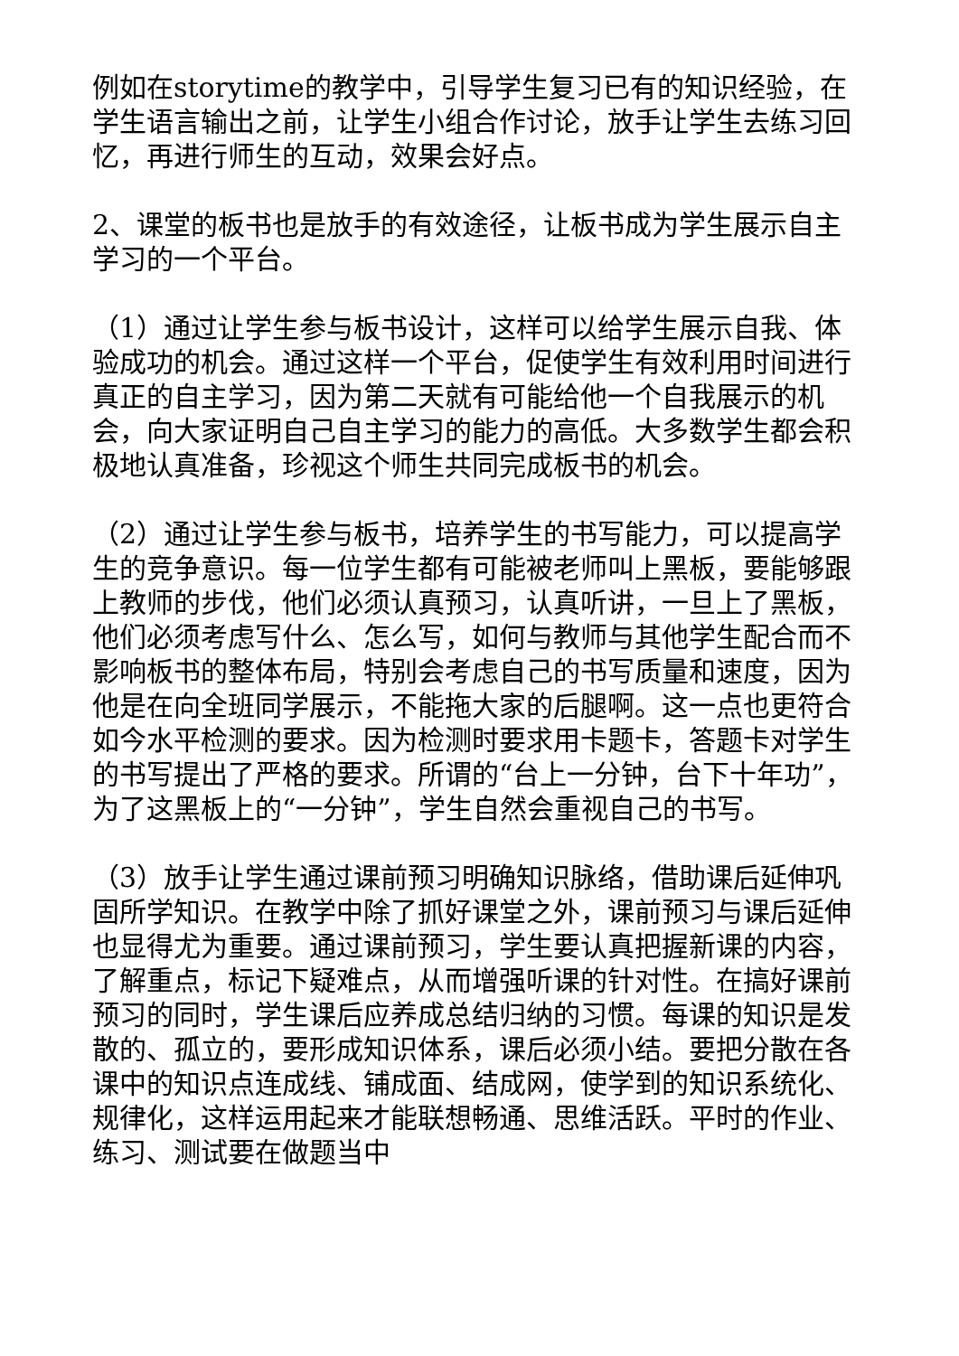例如在storytime的教学中，引导学生复习已有的知识经验，在学生语言输出之前，让学生小组合作讨论，放手让学生去练习回忆，再进行师生的互动，效果会好点。
2、课堂的板书也是放手的有效途径，让板书成为学生展示自主学习的一个平台。
（1）通过让学生参与板书设计，这样可以给学生展示自我、体验成功的机会。通过这样一个平台，促使学生有效利用时间进行真正的自主学习，因为第二天就有可能给他一个自我展示的机会，向大家证明自己自主学习的能力的高低。大多数学生都会积极地认真准备，珍视这个师生共同完成板书的机会。
（2）通过让学生参与板书，培养学生的书写能力，可以提高学生的竞争意识。每一位学生都有可能被老师叫上黑板，要能够跟上教师的步伐，他们必须认真预习，认真听讲，一旦上了黑板，他们必须考虑写什么、怎么写，如何与教师与其他学生配合而不影响板书的整体布局，特别会考虑自己的书写质量和速度，因为他是在向全班同学展示，不能拖大家的后腿啊。这一点也更符合如今水平检测的要求。因为检测时要求用卡题卡，答题卡对学生的书写提出了严格的要求。所谓的“台上一分钟，台下十年功”，为了这黑板上的“一分钟”，学生自然会重视自己的书写。
（3）放手让学生通过课前预习明确知识脉络，借助课后延伸巩固所学知识。在教学中除了抓好课堂之外，课前预习与课后延伸也显得尤为重要。通过课前预习，学生要认真把握新课的内容，了解重点，标记下疑难点，从而增强听课的针对性。在搞好课前预习的同时，学生课后应养成总结归纳的习惯。每课的知识是发散的、孤立的，要形成知识体系，课后必须小结。要把分散在各课中的知识点连成线、铺成面、结成网，使学到的知识系统化、规律化，这样运用起来才能联想畅通、思维活跃。平时的作业、练习、测试要在做题当中